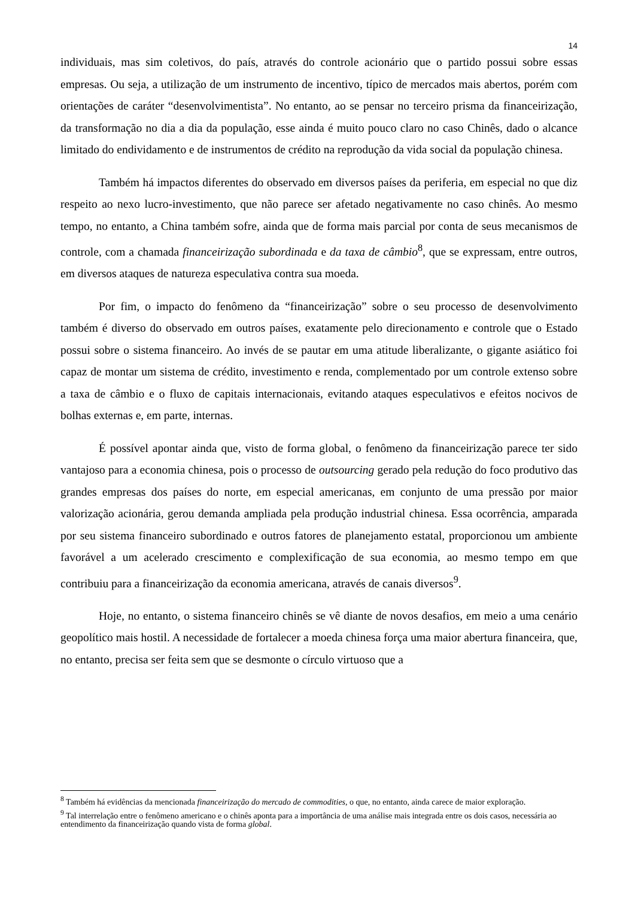14
individuais, mas sim coletivos, do país, através do controle acionário que o partido possui sobre essas empresas. Ou seja, a utilização de um instrumento de incentivo, típico de mercados mais abertos, porém com orientações de caráter “desenvolvimentista”. No entanto, ao se pensar no terceiro prisma da financeirização, da transformação no dia a dia da população, esse ainda é muito pouco claro no caso Chinês, dado o alcance limitado do endividamento e de instrumentos de crédito na reprodução da vida social da população chinesa.
Também há impactos diferentes do observado em diversos países da periferia, em especial no que diz respeito ao nexo lucro-investimento, que não parece ser afetado negativamente no caso chinês. Ao mesmo tempo, no entanto, a China também sofre, ainda que de forma mais parcial por conta de seus mecanismos de controle, com a chamada financeirização subordinada e da taxa de câmbio<sup>8</sup>, que se expressam, entre outros, em diversos ataques de natureza especulativa contra sua moeda.
Por fim, o impacto do fenômeno da “financeirização” sobre o seu processo de desenvolvimento também é diverso do observado em outros países, exatamente pelo direcionamento e controle que o Estado possui sobre o sistema financeiro. Ao invés de se pautar em uma atitude liberalizante, o gigante asiático foi capaz de montar um sistema de crédito, investimento e renda, complementado por um controle extenso sobre a taxa de câmbio e o fluxo de capitais internacionais, evitando ataques especulativos e efeitos nocivos de bolhas externas e, em parte, internas.
É possível apontar ainda que, visto de forma global, o fenômeno da financeirização parece ter sido vantajoso para a economia chinesa, pois o processo de outsourcing gerado pela redução do foco produtivo das grandes empresas dos países do norte, em especial americanas, em conjunto de uma pressão por maior valorização acionária, gerou demanda ampliada pela produção industrial chinesa. Essa ocorrência, amparada por seu sistema financeiro subordinado e outros fatores de planejamento estatal, proporcionou um ambiente favorável a um acelerado crescimento e complexificação de sua economia, ao mesmo tempo em que contribuiu para a financeirização da economia americana, através de canais diversos<sup>9</sup>.
Hoje, no entanto, o sistema financeiro chinês se vê diante de novos desafios, em meio a uma cenário geopolítico mais hostil. A necessidade de fortalecer a moeda chinesa força uma maior abertura financeira, que, no entanto, precisa ser feita sem que se desmonte o círculo virtuoso que a
<sup>8</sup> Também há evidências da mencionada financeirização do mercado de commodities, o que, no entanto, ainda carece de maior exploração.
<sup>9</sup> Tal interrelação entre o fenômeno americano e o chinês aponta para a importância de uma análise mais integrada entre os dois casos, necessária ao entendimento da financeirização quando vista de forma global.